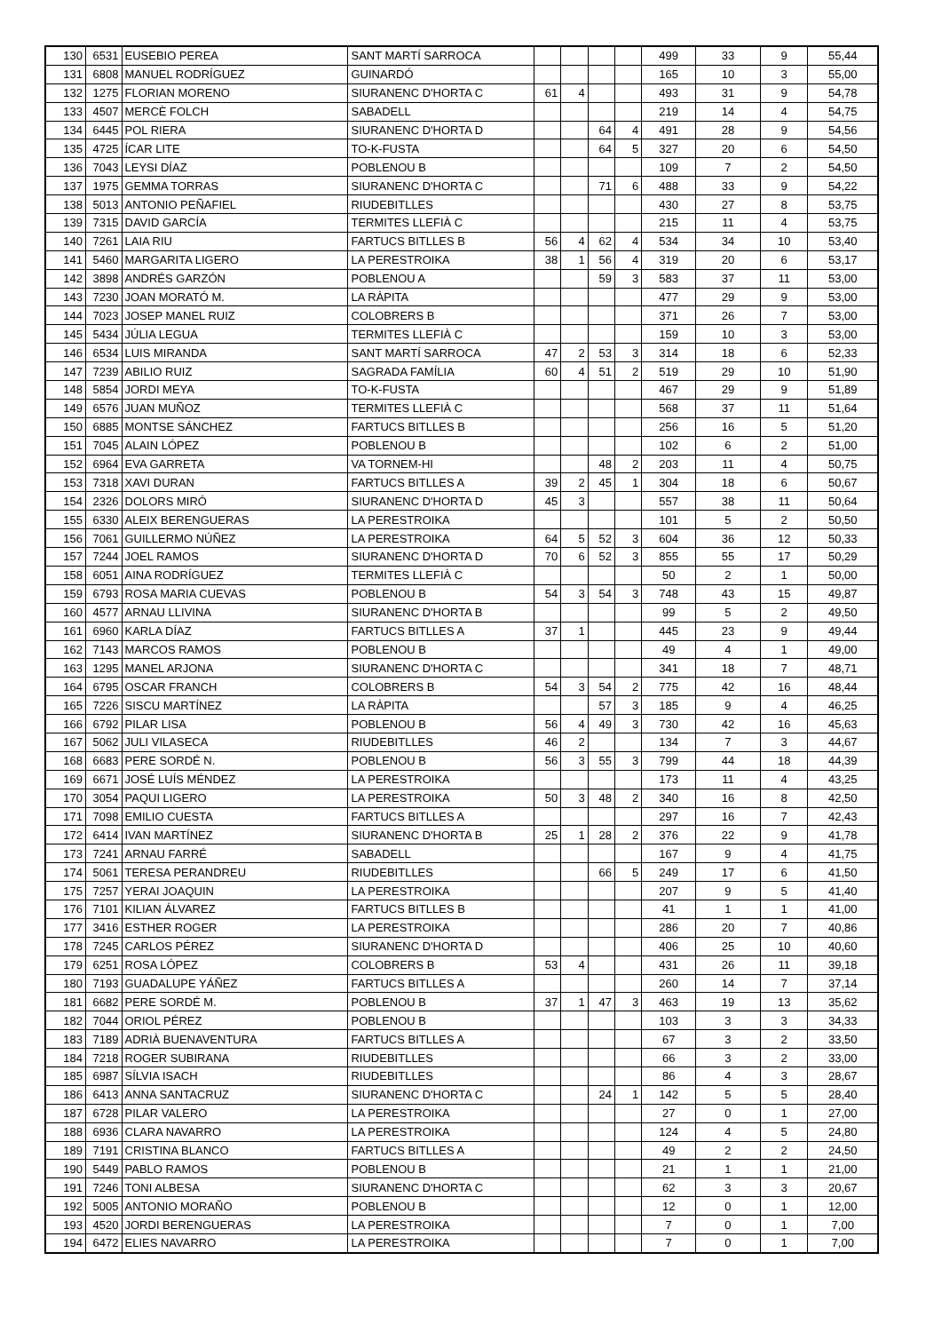| 130 | 6531 | EUSEBIO PEREA | SANT MARTÍ SARROCA | | | | | 499 | 33 | 9 | 55,44 |
| 131 | 6808 | MANUEL RODRÍGUEZ | GUINARDÓ | | | | | 165 | 10 | 3 | 55,00 |
| 132 | 1275 | FLORIAN MORENO | SIURANENC D'HORTA C | 61 | 4 | | | 493 | 31 | 9 | 54,78 |
| 133 | 4507 | MERCÈ FOLCH | SABADELL | | | | | 219 | 14 | 4 | 54,75 |
| 134 | 6445 | POL RIERA | SIURANENC D'HORTA D | | | 64 | 4 | 491 | 28 | 9 | 54,56 |
| 135 | 4725 | ÍCAR LITE | TO-K-FUSTA | | | 64 | 5 | 327 | 20 | 6 | 54,50 |
| 136 | 7043 | LEYSI DÍAZ | POBLENOU B | | | | | 109 | 7 | 2 | 54,50 |
| 137 | 1975 | GEMMA TORRAS | SIURANENC D'HORTA C | | | 71 | 6 | 488 | 33 | 9 | 54,22 |
| 138 | 5013 | ANTONIO PEÑAFIEL | RIUDEBITLLES | | | | | 430 | 27 | 8 | 53,75 |
| 139 | 7315 | DAVID GARCÍA | TERMITES LLEFIÀ C | | | | | 215 | 11 | 4 | 53,75 |
| 140 | 7261 | LAIA RIU | FARTUCS BITLLES B | 56 | 4 | 62 | 4 | 534 | 34 | 10 | 53,40 |
| 141 | 5460 | MARGARITA LIGERO | LA PERESTROIKA | 38 | 1 | 56 | 4 | 319 | 20 | 6 | 53,17 |
| 142 | 3898 | ANDRÉS GARZÓN | POBLENOU A | | | 59 | 3 | 583 | 37 | 11 | 53,00 |
| 143 | 7230 | JOAN MORATÓ M. | LA RÀPITA | | | | | 477 | 29 | 9 | 53,00 |
| 144 | 7023 | JOSEP MANEL RUIZ | COLOBRERS B | | | | | 371 | 26 | 7 | 53,00 |
| 145 | 5434 | JÚLIA LEGUA | TERMITES LLEFIÀ C | | | | | 159 | 10 | 3 | 53,00 |
| 146 | 6534 | LUIS MIRANDA | SANT MARTÍ SARROCA | 47 | 2 | 53 | 3 | 314 | 18 | 6 | 52,33 |
| 147 | 7239 | ABILIO RUIZ | SAGRADA FAMÍLIA | 60 | 4 | 51 | 2 | 519 | 29 | 10 | 51,90 |
| 148 | 5854 | JORDI MEYA | TO-K-FUSTA | | | | | 467 | 29 | 9 | 51,89 |
| 149 | 6576 | JUAN MUÑOZ | TERMITES LLEFIÀ C | | | | | 568 | 37 | 11 | 51,64 |
| 150 | 6885 | MONTSE SÁNCHEZ | FARTUCS BITLLES B | | | | | 256 | 16 | 5 | 51,20 |
| 151 | 7045 | ALAIN LÓPEZ | POBLENOU B | | | | | 102 | 6 | 2 | 51,00 |
| 152 | 6964 | EVA GARRETA | VA TORNEM-HI | | | 48 | 2 | 203 | 11 | 4 | 50,75 |
| 153 | 7318 | XAVI DURAN | FARTUCS BITLLES A | 39 | 2 | 45 | 1 | 304 | 18 | 6 | 50,67 |
| 154 | 2326 | DOLORS MIRÓ | SIURANENC D'HORTA D | 45 | 3 | | | 557 | 38 | 11 | 50,64 |
| 155 | 6330 | ALEIX BERENGUERAS | LA PERESTROIKA | | | | | 101 | 5 | 2 | 50,50 |
| 156 | 7061 | GUILLERMO NÚÑEZ | LA PERESTROIKA | 64 | 5 | 52 | 3 | 604 | 36 | 12 | 50,33 |
| 157 | 7244 | JOEL RAMOS | SIURANENC D'HORTA D | 70 | 6 | 52 | 3 | 855 | 55 | 17 | 50,29 |
| 158 | 6051 | AINA RODRÍGUEZ | TERMITES LLEFIÀ C | | | | | 50 | 2 | 1 | 50,00 |
| 159 | 6793 | ROSA MARIA CUEVAS | POBLENOU B | 54 | 3 | 54 | 3 | 748 | 43 | 15 | 49,87 |
| 160 | 4577 | ARNAU LLIVINA | SIURANENC D'HORTA B | | | | | 99 | 5 | 2 | 49,50 |
| 161 | 6960 | KARLA DÍAZ | FARTUCS BITLLES A | 37 | 1 | | | 445 | 23 | 9 | 49,44 |
| 162 | 7143 | MARCOS RAMOS | POBLENOU B | | | | | 49 | 4 | 1 | 49,00 |
| 163 | 1295 | MANEL ARJONA | SIURANENC D'HORTA C | | | | | 341 | 18 | 7 | 48,71 |
| 164 | 6795 | OSCAR FRANCH | COLOBRERS B | 54 | 3 | 54 | 2 | 775 | 42 | 16 | 48,44 |
| 165 | 7226 | SISCU MARTÍNEZ | LA RÀPITA | | | 57 | 3 | 185 | 9 | 4 | 46,25 |
| 166 | 6792 | PILAR LISA | POBLENOU B | 56 | 4 | 49 | 3 | 730 | 42 | 16 | 45,63 |
| 167 | 5062 | JULI VILASECA | RIUDEBITLLES | 46 | 2 | | | 134 | 7 | 3 | 44,67 |
| 168 | 6683 | PERE SORDÉ N. | POBLENOU B | 56 | 3 | 55 | 3 | 799 | 44 | 18 | 44,39 |
| 169 | 6671 | JOSÉ LUÍS MÉNDEZ | LA PERESTROIKA | | | | | 173 | 11 | 4 | 43,25 |
| 170 | 3054 | PAQUI LIGERO | LA PERESTROIKA | 50 | 3 | 48 | 2 | 340 | 16 | 8 | 42,50 |
| 171 | 7098 | EMILIO CUESTA | FARTUCS BITLLES A | | | | | 297 | 16 | 7 | 42,43 |
| 172 | 6414 | IVAN MARTÍNEZ | SIURANENC D'HORTA B | 25 | 1 | 28 | 2 | 376 | 22 | 9 | 41,78 |
| 173 | 7241 | ARNAU FARRÉ | SABADELL | | | | | 167 | 9 | 4 | 41,75 |
| 174 | 5061 | TERESA PERANDREU | RIUDEBITLLES | | | 66 | 5 | 249 | 17 | 6 | 41,50 |
| 175 | 7257 | YERAI JOAQUIN | LA PERESTROIKA | | | | | 207 | 9 | 5 | 41,40 |
| 176 | 7101 | KILIAN ÁLVAREZ | FARTUCS BITLLES B | | | | | 41 | 1 | 1 | 41,00 |
| 177 | 3416 | ESTHER ROGER | LA PERESTROIKA | | | | | 286 | 20 | 7 | 40,86 |
| 178 | 7245 | CARLOS PÉREZ | SIURANENC D'HORTA D | | | | | 406 | 25 | 10 | 40,60 |
| 179 | 6251 | ROSA LÓPEZ | COLOBRERS B | 53 | 4 | | | 431 | 26 | 11 | 39,18 |
| 180 | 7193 | GUADALUPE YÁÑEZ | FARTUCS BITLLES A | | | | | 260 | 14 | 7 | 37,14 |
| 181 | 6682 | PERE SORDÉ M. | POBLENOU B | 37 | 1 | 47 | 3 | 463 | 19 | 13 | 35,62 |
| 182 | 7044 | ORIOL PÉREZ | POBLENOU B | | | | | 103 | 3 | 3 | 34,33 |
| 183 | 7189 | ADRIÀ BUENAVENTURA | FARTUCS BITLLES A | | | | | 67 | 3 | 2 | 33,50 |
| 184 | 7218 | ROGER SUBIRANA | RIUDEBITLLES | | | | | 66 | 3 | 2 | 33,00 |
| 185 | 6987 | SÍLVIA ISACH | RIUDEBITLLES | | | | | 86 | 4 | 3 | 28,67 |
| 186 | 6413 | ANNA SANTACRUZ | SIURANENC D'HORTA C | | | 24 | 1 | 142 | 5 | 5 | 28,40 |
| 187 | 6728 | PILAR VALERO | LA PERESTROIKA | | | | | 27 | 0 | 1 | 27,00 |
| 188 | 6936 | CLARA NAVARRO | LA PERESTROIKA | | | | | 124 | 4 | 5 | 24,80 |
| 189 | 7191 | CRISTINA BLANCO | FARTUCS BITLLES A | | | | | 49 | 2 | 2 | 24,50 |
| 190 | 5449 | PABLO RAMOS | POBLENOU B | | | | | 21 | 1 | 1 | 21,00 |
| 191 | 7246 | TONI ALBESA | SIURANENC D'HORTA C | | | | | 62 | 3 | 3 | 20,67 |
| 192 | 5005 | ANTONIO MORAÑO | POBLENOU B | | | | | 12 | 0 | 1 | 12,00 |
| 193 | 4520 | JORDI BERENGUERAS | LA PERESTROIKA | | | | | 7 | 0 | 1 | 7,00 |
| 194 | 6472 | ELIES NAVARRO | LA PERESTROIKA | | | | | 7 | 0 | 1 | 7,00 |